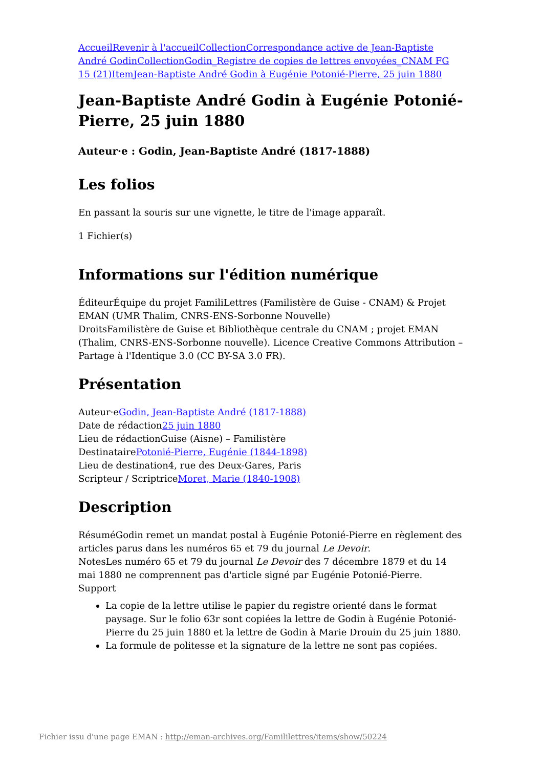Accueil Revenir à l'accueil Collection Correspondance active de Jean-Baptiste André Godin Collection Godin_Registre de copies de lettres envoyées_CNAM FG 15 (21) Item Jean-Baptiste André Godin à Eugénie Potonié-Pierre, 25 juin 1880
Jean-Baptiste André Godin à Eugénie Potonié-Pierre, 25 juin 1880
Auteur·e : Godin, Jean-Baptiste André (1817-1888)
Les folios
En passant la souris sur une vignette, le titre de l'image apparaît.
1 Fichier(s)
Informations sur l'édition numérique
ÉditeurÉquipe du projet FamiliLettres (Familistère de Guise - CNAM) & Projet EMAN (UMR Thalim, CNRS-ENS-Sorbonne Nouvelle)
DroitsFamilistère de Guise et Bibliothèque centrale du CNAM ; projet EMAN (Thalim, CNRS-ENS-Sorbonne nouvelle). Licence Creative Commons Attribution – Partage à l'Identique 3.0 (CC BY-SA 3.0 FR).
Présentation
Auteur·eGodin, Jean-Baptiste André (1817-1888)
Date de rédaction25 juin 1880
Lieu de rédactionGuise (Aisne) – Familistère
DestinatairePotonié-Pierre, Eugénie (1844-1898)
Lieu de destination4, rue des Deux-Gares, Paris
Scripteur / ScriptriceMoret, Marie (1840-1908)
Description
RésuméGodin remet un mandat postal à Eugénie Potonié-Pierre en règlement des articles parus dans les numéros 65 et 79 du journal Le Devoir.
NotesLes numéro 65 et 79 du journal Le Devoir des 7 décembre 1879 et du 14 mai 1880 ne comprennent pas d'article signé par Eugénie Potonié-Pierre.
Support
La copie de la lettre utilise le papier du registre orienté dans le format paysage. Sur le folio 63r sont copiées la lettre de Godin à Eugénie Potonié-Pierre du 25 juin 1880 et la lettre de Godin à Marie Drouin du 25 juin 1880.
La formule de politesse et la signature de la lettre ne sont pas copiées.
Fichier issu d'une page EMAN : http://eman-archives.org/Famililettres/items/show/50224